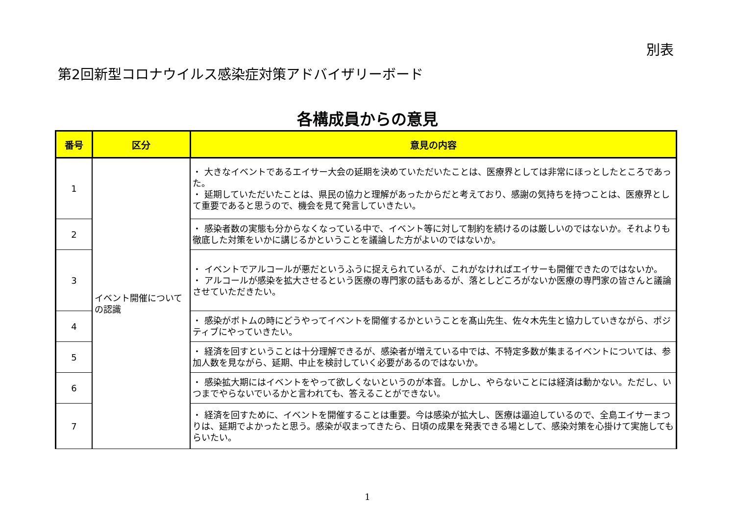別表
第2回新型コロナウイルス感染症対策アドバイザリーボード
各構成員からの意見
| 番号 | 区分 | 意見の内容 |
| --- | --- | --- |
| 1 | イベント開催についての認識 | ・ 大きなイベントであるエイサー大会の延期を決めていただいたことは、医療界としては非常にほっとしたところであった。 ・ 延期していただいたことは、県民の協力と理解があったからだと考えており、感謝の気持ちを持つことは、医療界として重要であると思うので、機会を見て発言していきたい。 |
| 2 | | ・ 感染者数の実態も分からなくなっている中で、イベント等に対して制約を続けるのは厳しいのではないか。それよりも徹底した対策をいかに講じるかということを議論した方がよいのではないか。 |
| 3 | | ・ イベントでアルコールが悪だというふうに捉えられているが、これがなければエイサーも開催できたのではないか。 ・ アルコールが感染を拡大させるという医療の専門家の話もあるが、落としどころがないか医療の専門家の皆さんと議論させていただきたい。 |
| 4 | | ・ 感染がボトムの時にどうやってイベントを開催するかということを髙山先生、佐々木先生と協力していきながら、ポジティブにやっていきたい。 |
| 5 | | ・ 経済を回すということは十分理解できるが、感染者が増えている中では、不特定多数が集まるイベントについては、参加人数を見ながら、延期、中止を検討していく必要があるのではないか。 |
| 6 | | ・ 感染拡大期にはイベントをやって欲しくないというのが本音。しかし、やらないことには経済は動かない。ただし、いつまでやらないでいるかと言われても、答えることができない。 |
| 7 | | ・ 経済を回すために、イベントを開催することは重要。今は感染が拡大し、医療は逼迫しているので、全島エイサーまつりは、延期でよかったと思う。感染が収まってきたら、日頃の成果を発表できる場として、感染対策を心掛けて実施してもらいたい。 |
1